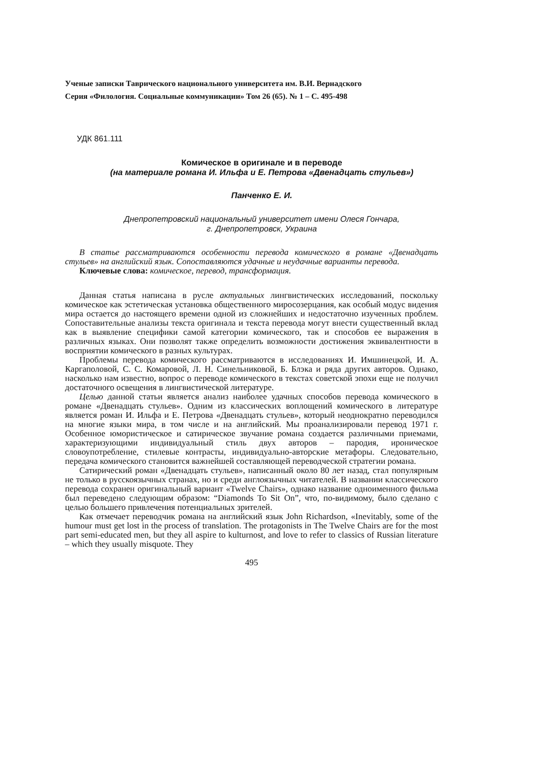Ученые записки Таврического национального университета им. В.И. Вернадского
Серия «Филология. Социальные коммуникации» Том 26 (65). № 1 – С. 495-498
УДК 861.111
Комическое в оригинале и в переводе
(на материале романа И. Ильфа и Е. Петрова «Двенадцать стульев»)
Панченко Е. И.
Днепропетровский национальный университет имени Олеся Гончара,
г. Днепропетровск, Украина
В статье рассматриваются особенности перевода комического в романе «Двенадцать стульев» на английский язык. Сопоставляются удачные и неудачные варианты перевода.
Ключевые слова: комическое, перевод, трансформация.
Данная статья написана в русле актуальных лингвистических исследований, поскольку комическое как эстетическая установка общественного миросозерцания, как особый модус видения мира остается до настоящего времени одной из сложнейших и недостаточно изученных проблем. Сопоставительные анализы текста оригинала и текста перевода могут внести существенный вклад как в выявление специфики самой категории комического, так и способов ее выражения в различных языках. Они позволят также определить возможности достижения эквивалентности в восприятии комического в разных культурах.
Проблемы перевода комического рассматриваются в исследованиях И. Имшинецкой, И. А. Каргаполовой, С. С. Комаровой, Л. Н. Синельниковой, Б. Блэка и ряда других авторов. Однако, насколько нам известно, вопрос о переводе комического в текстах советской эпохи еще не получил достаточного освещения в лингвистической литературе.
Целью данной статьи является анализ наиболее удачных способов перевода комического в романе «Двенадцать стульев». Одним из классических воплощений комического в литературе является роман И. Ильфа и Е. Петрова «Двенадцать стульев», который неоднократно переводился на многие языки мира, в том числе и на английский. Мы проанализировали перевод 1971 г. Особенное юмористическое и сатирическое звучание романа создается различными приемами, характеризующими индивидуальный стиль двух авторов – пародия, ироническое словоупотребление, стилевые контрасты, индивидуально-авторские метафоры. Следовательно, передача комического становится важнейшей составляющей переводческой стратегии романа.
Сатирический роман «Двенадцать стульев», написанный около 80 лет назад, стал популярным не только в русскоязычных странах, но и среди англоязычных читателей. В названии классического перевода сохранен оригинальный вариант «Twelve Chairs», однако название одноименного фильма был переведено следующим образом: “Diamonds To Sit On”, что, по-видимому, было сделано с целью большего привлечения потенциальных зрителей.
Как отмечает переводчик романа на английский язык John Richardson, «Inevitably, some of the humour must get lost in the process of translation. The protagonists in The Twelve Chairs are for the most part semi-educated men, but they all aspire to kulturnost, and love to refer to classics of Russian literature – which they usually misquote. They
495